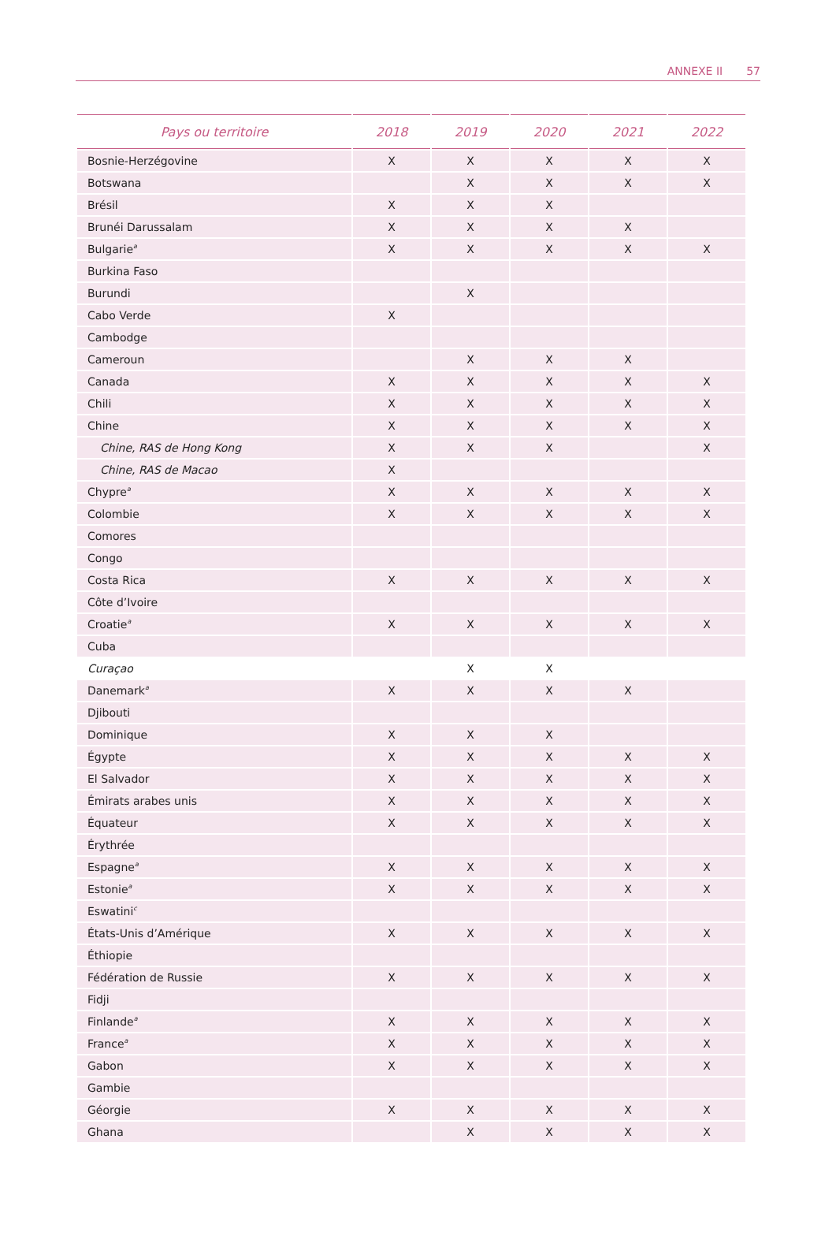ANNEXE II 57
| Pays ou territoire | 2018 | 2019 | 2020 | 2021 | 2022 |
| --- | --- | --- | --- | --- | --- |
| Bosnie-Herzégovine | X | X | X | X | X |
| Botswana | | X | X | X | X |
| Brésil | X | X | X | | |
| Brunéi Darussalam | X | X | X | X | |
| Bulgarie<sup>a</sup> | X | X | X | X | X |
| Burkina Faso | | | | | |
| Burundi | | X | | | |
| Cabo Verde | X | | | | |
| Cambodge | | | | | |
| Cameroun | | X | X | X | |
| Canada | X | X | X | X | X |
| Chili | X | X | X | X | X |
| Chine | X | X | X | X | X |
| Chine, RAS de Hong Kong | X | X | X | | X |
| Chine, RAS de Macao | X | | | | |
| Chypre<sup>a</sup> | X | X | X | X | X |
| Colombie | X | X | X | X | X |
| Comores | | | | | |
| Congo | | | | | |
| Costa Rica | X | X | X | X | X |
| Côte d’Ivoire | | | | | |
| Croatie<sup>a</sup> | X | X | X | X | X |
| Cuba | | | | | |
| Curaçao | | X | X | | |
| Danemark<sup>a</sup> | X | X | X | X | |
| Djibouti | | | | | |
| Dominique | X | X | X | | |
| Égypte | X | X | X | X | X |
| El Salvador | X | X | X | X | X |
| Émirats arabes unis | X | X | X | X | X |
| Équateur | X | X | X | X | X |
| Érythrée | | | | | |
| Espagne<sup>a</sup> | X | X | X | X | X |
| Estonie<sup>a</sup> | X | X | X | X | X |
| Eswatini<sup>c</sup> | | | | | |
| États-Unis d’Amérique | X | X | X | X | X |
| Éthiopie | | | | | |
| Fédération de Russie | X | X | X | X | X |
| Fidji | | | | | |
| Finlande<sup>a</sup> | X | X | X | X | X |
| France<sup>a</sup> | X | X | X | X | X |
| Gabon | X | X | X | X | X |
| Gambie | | | | | |
| Géorgie | X | X | X | X | X |
| Ghana | | X | X | X | X |